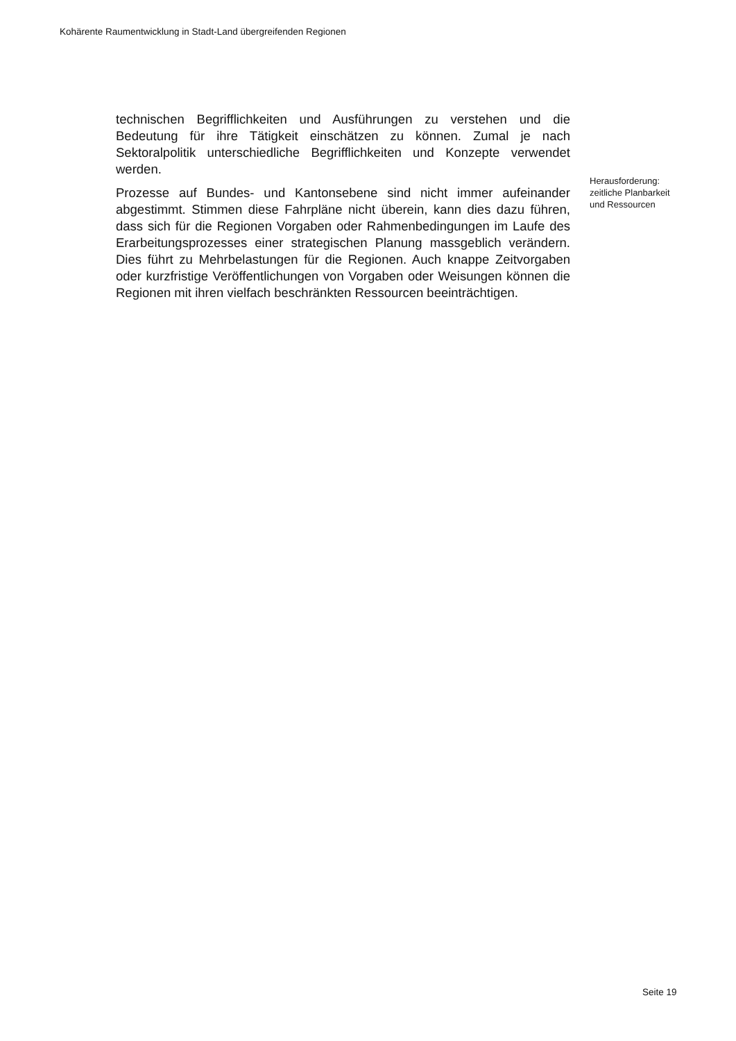Kohärente Raumentwicklung in Stadt-Land übergreifenden Regionen
technischen Begrifflichkeiten und Ausführungen zu verstehen und die Bedeutung für ihre Tätigkeit einschätzen zu können. Zumal je nach Sektoralpolitik unterschiedliche Begrifflichkeiten und Konzepte verwendet werden.
Prozesse auf Bundes- und Kantonsebene sind nicht immer aufeinander abgestimmt. Stimmen diese Fahrpläne nicht überein, kann dies dazu führen, dass sich für die Regionen Vorgaben oder Rahmenbedingungen im Laufe des Erarbeitungsprozesses einer strategischen Planung massgeblich verändern. Dies führt zu Mehrbelastungen für die Regionen. Auch knappe Zeitvorgaben oder kurzfristige Veröffentlichungen von Vorgaben oder Weisungen können die Regionen mit ihren vielfach beschränkten Ressourcen beeinträchtigen.
Herausforderung: zeitliche Planbarkeit und Ressourcen
Seite 19